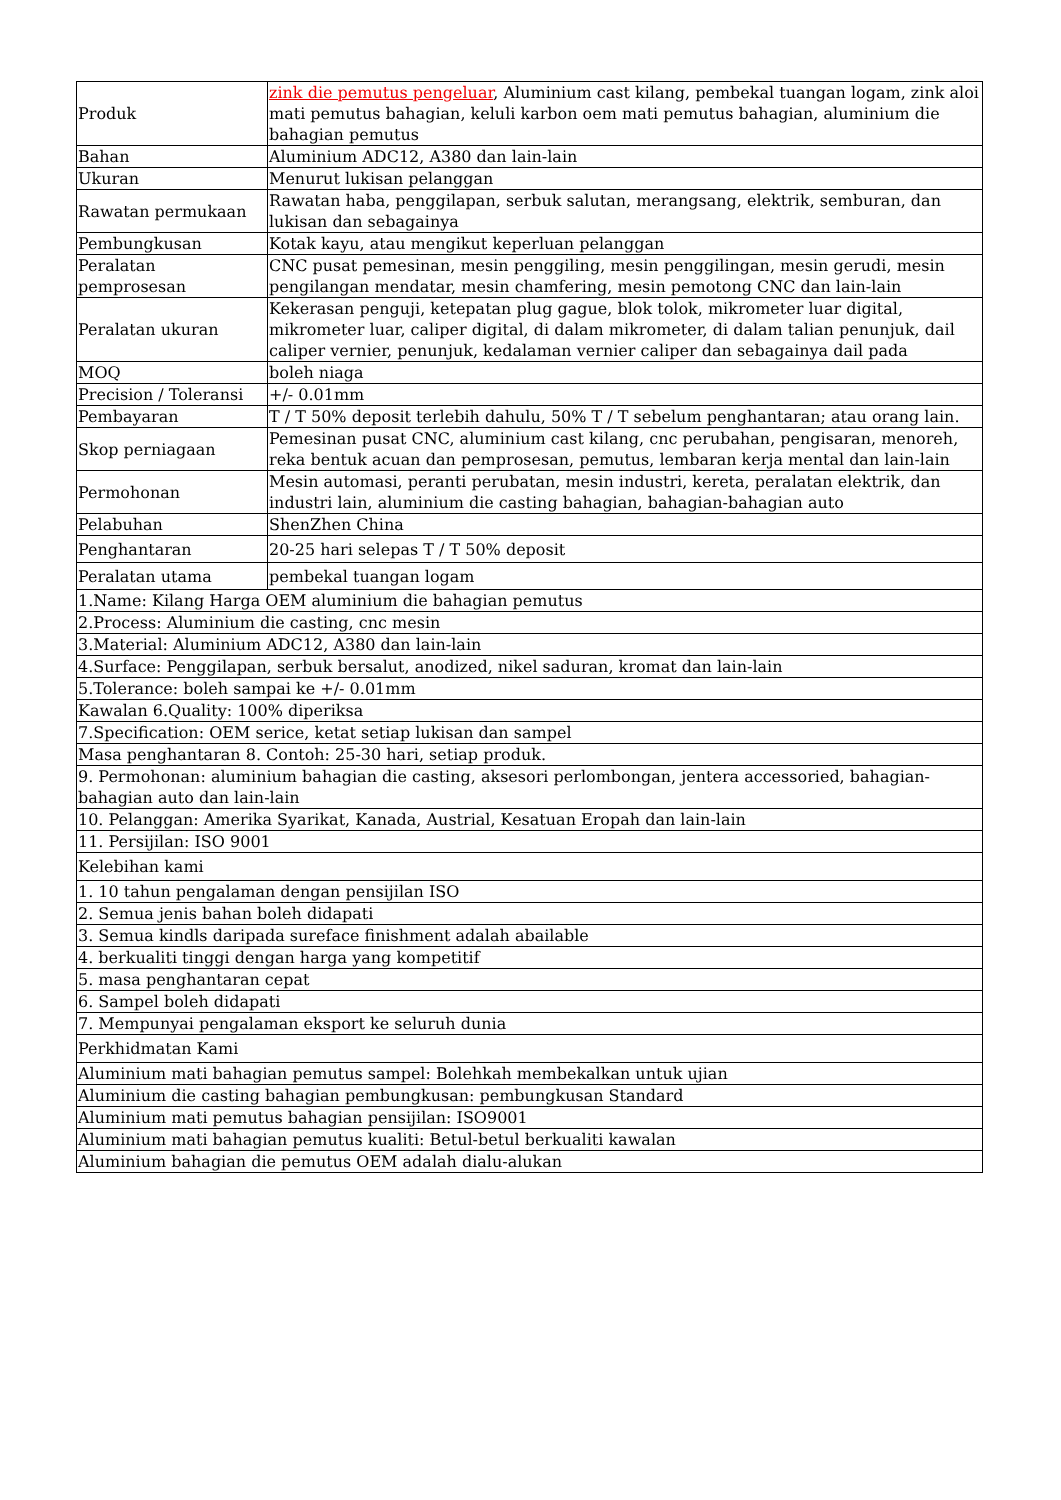| Produk | zink die pemutus pengeluar , Aluminium cast kilang, pembekal tuangan logam, zink aloi mati pemutus bahagian, keluli karbon oem mati pemutus bahagian, aluminium die bahagian pemutus |
| Bahan | Aluminium ADC12, A380 dan lain-lain |
| Ukuran | Menurut lukisan pelanggan |
| Rawatan permukaan | Rawatan haba, penggilapan, serbuk salutan, merangsang, elektrik, semburan, dan lukisan dan sebagainya |
| Pembungkusan | Kotak kayu, atau mengikut keperluan pelanggan |
| Peralatan pemprosesan | CNC pusat pemesinan, mesin penggiling, mesin penggilingan, mesin gerudi, mesin pengilangan mendatar, mesin chamfering, mesin pemotong CNC dan lain-lain |
| Peralatan ukuran | Kekerasan penguji, ketepatan plug gague, blok tolok, mikrometer luar digital, mikrometer luar, caliper digital, di dalam mikrometer, di dalam talian penunjuk, dail caliper vernier, penunjuk, kedalaman vernier caliper dan sebagainya dail pada |
| MOQ | boleh niaga |
| Precision / Toleransi | +/- 0.01mm |
| Pembayaran | T / T 50% deposit terlebih dahulu, 50% T / T sebelum penghantaran; atau orang lain. |
| Skop perniagaan | Pemesinan pusat CNC, aluminium cast kilang, cnc perubahan, pengisaran, menoreh, reka bentuk acuan dan pemprosesan, pemutus, lembaran kerja mental dan lain-lain |
| Permohonan | Mesin automasi, peranti perubatan, mesin industri, kereta, peralatan elektrik, dan industri lain, aluminium die casting bahagian, bahagian-bahagian auto |
| Pelabuhan | ShenZhen China |
| Penghantaran | 20-25 hari selepas T / T 50% deposit |
| Peralatan utama | pembekal tuangan logam |
| 1.Name: Kilang Harga OEM aluminium die bahagian pemutus | |
| 2.Process: Aluminium die casting, cnc mesin | |
| 3.Material: Aluminium ADC12, A380 dan lain-lain | |
| 4.Surface: Penggilapan, serbuk bersalut, anodized, nikel saduran, kromat dan lain-lain | |
| 5.Tolerance: boleh sampai ke +/- 0.01mm | |
| Kawalan 6.Quality: 100% diperiksa | |
| 7.Specification: OEM serice, ketat setiap lukisan dan sampel | |
| Masa penghantaran 8. Contoh: 25-30 hari, setiap produk. | |
| 9. Permohonan: aluminium bahagian die casting, aksesori perlombongan, jentera accessoried, bahagian-bahagian auto dan lain-lain | |
| 10. Pelanggan: Amerika Syarikat, Kanada, Austrial, Kesatuan Eropah dan lain-lain | |
| 11. Persijilan: ISO 9001 | |
| Kelebihan kami | |
| 1. 10 tahun pengalaman dengan pensijilan ISO | |
| 2. Semua jenis bahan boleh didapati | |
| 3. Semua kindls daripada sureface finishment adalah abailable | |
| 4. berkualiti tinggi dengan harga yang kompetitif | |
| 5. masa penghantaran cepat | |
| 6. Sampel boleh didapati | |
| 7. Mempunyai pengalaman eksport ke seluruh dunia | |
| Perkhidmatan Kami | |
| Aluminium mati bahagian pemutus sampel: Bolehkah membekalkan untuk ujian | |
| Aluminium die casting bahagian pembungkusan: pembungkusan Standard | |
| Aluminium mati pemutus bahagian pensijilan: ISO9001 | |
| Aluminium mati bahagian pemutus kualiti: Betul-betul berkualiti kawalan | |
| Aluminium bahagian die pemutus OEM adalah dialu-alukan | |